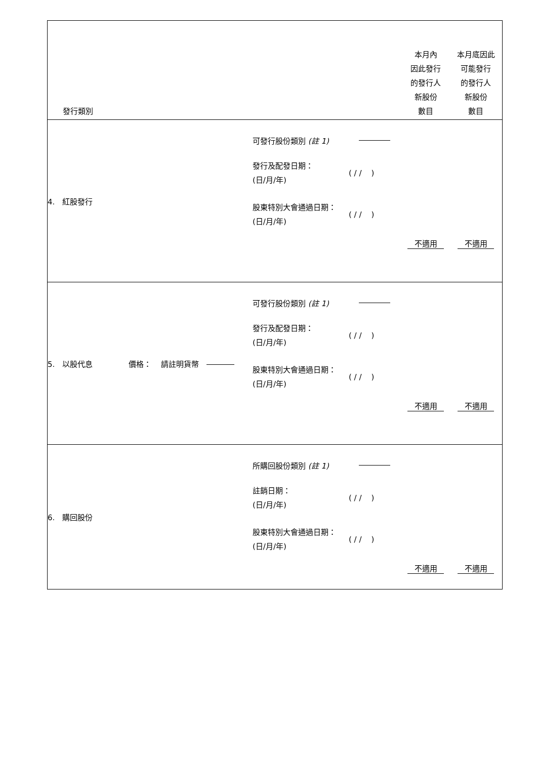| 發行類別 | | 本月內 因此發行 的發行人 新股份 數目 | 本月底因此 可能發行 的發行人 新股份 數目 |
| 4. 紅股發行 | 可發行股份類別 (註 1) 發行及配發日期： (日/月/年) ( / / ) 股東特別大會通過日期： (日/月/年) ( / / ) | 不適用 | 不適用 |
| 5. 以股代息 價格： 請註明貨幣 | 可發行股份類別 (註 1) 發行及配發日期： (日/月/年) ( / / ) 股東特別大會通過日期： (日/月/年) ( / / ) | 不適用 | 不適用 |
| 6. 購回股份 | 所購回股份類別 (註 1) 註銷日期： (日/月/年) ( / / ) 股東特別大會通過日期： (日/月/年) ( / / ) | 不適用 | 不適用 |